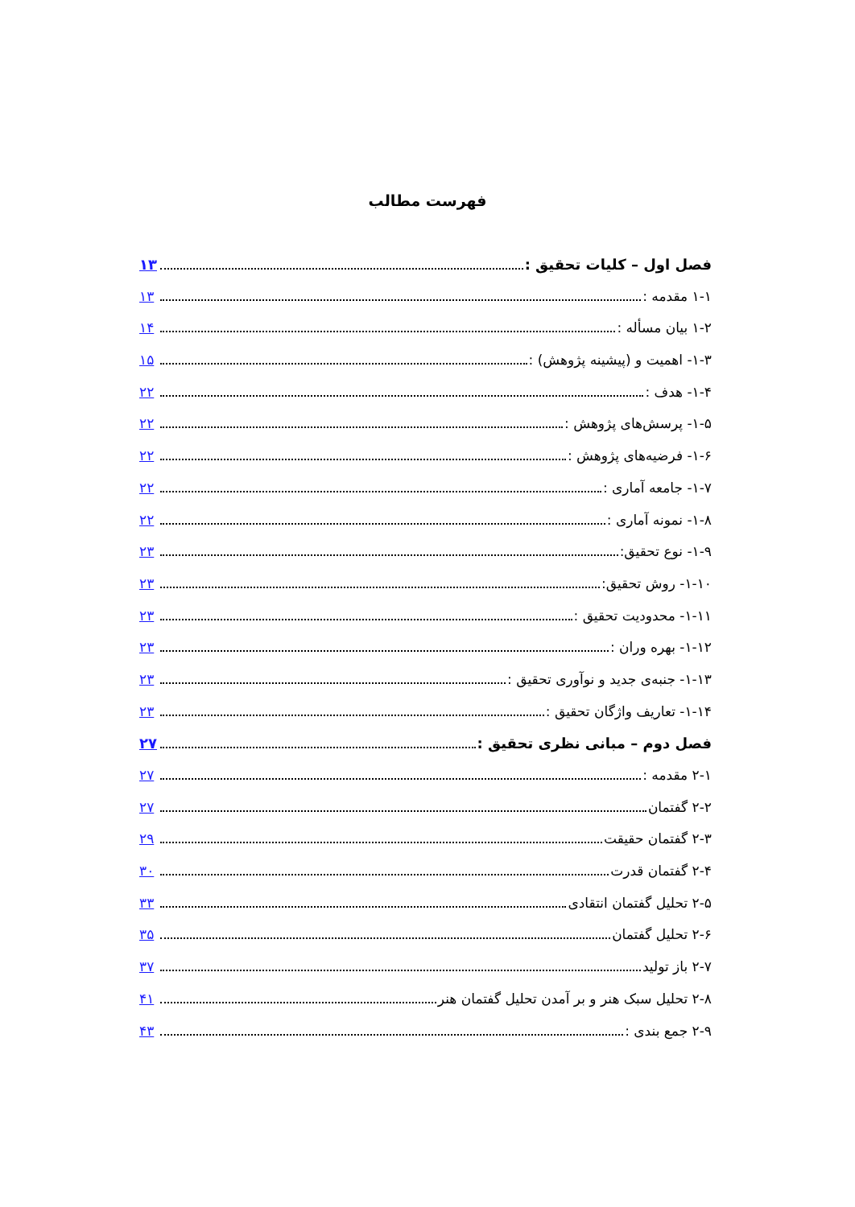فهرست مطالب
فصل اول – کلیات تحقیق : ۱۳
۱-۱ مقدمه : ۱۳
۱-۲ بیان مسأله : ۱۴
۱-۳- اهمیت و (پیشینه پژوهش) : ۱۵
۱-۴- هدف : ۲۲
۱-۵- پرسش‌های پژوهش : ۲۲
۱-۶- فرضیه‌های پژوهش : ۲۲
۱-۷- جامعه آماری : ۲۲
۱-۸- نمونه آماری : ۲۲
۱-۹- نوع تحقیق: ۲۳
۱-۱۰- روش تحقیق: ۲۳
۱-۱۱- محدودیت تحقیق : ۲۳
۱-۱۲- بهره وران : ۲۳
۱-۱۳- جنبه‌ی جدید و نوآوری تحقیق : ۲۳
۱-۱۴- تعاریف واژگان تحقیق : ۲۳
فصل دوم – مبانی نظری تحقیق : ۲۷
۲-۱ مقدمه : ۲۷
۲-۲ گفتمان ۲۷
۲-۳ گفتمان حقیقت ۲۹
۲-۴ گفتمان قدرت ۳۰
۲-۵ تحلیل گفتمان انتقادی ۳۳
۲-۶ تحلیل گفتمان ۳۵
۲-۷ باز تولید ۳۷
۲-۸ تحلیل سبک هنر و بر آمدن تحلیل گفتمان هنر ۴۱
۲-۹ جمع بندی : ۴۳